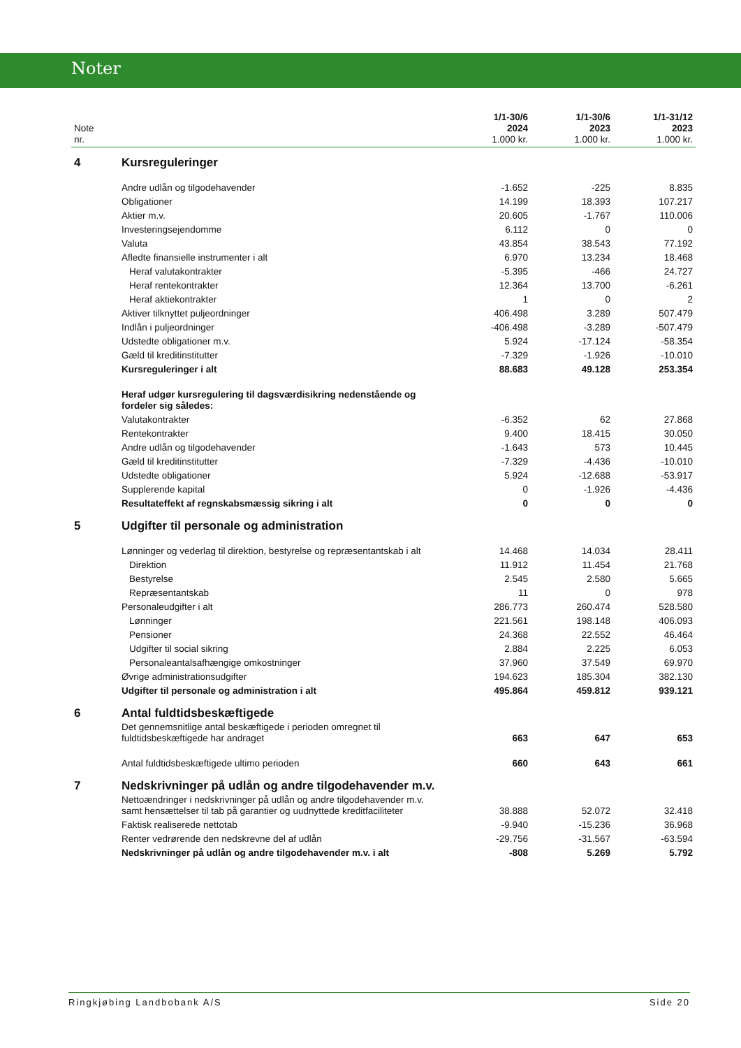Noter
| Note nr. | | 1/1-30/6 2024 1.000 kr. | 1/1-30/6 2023 1.000 kr. | 1/1-31/12 2023 1.000 kr. |
| --- | --- | --- | --- | --- |
| 4 | Kursreguleringer | | | |
| | Andre udlån og tilgodehavender | -1.652 | -225 | 8.835 |
| | Obligationer | 14.199 | 18.393 | 107.217 |
| | Aktier m.v. | 20.605 | -1.767 | 110.006 |
| | Investeringsejendomme | 6.112 | 0 | 0 |
| | Valuta | 43.854 | 38.543 | 77.192 |
| | Afledte finansielle instrumenter i alt | 6.970 | 13.234 | 18.468 |
| | Heraf valutakontrakter | -5.395 | -466 | 24.727 |
| | Heraf rentekontrakter | 12.364 | 13.700 | -6.261 |
| | Heraf aktiekontrakter | 1 | 0 | 2 |
| | Aktiver tilknyttet puljeordninger | 406.498 | 3.289 | 507.479 |
| | Indlån i puljeordninger | -406.498 | -3.289 | -507.479 |
| | Udstedte obligationer m.v. | 5.924 | -17.124 | -58.354 |
| | Gæld til kreditinstitutter | -7.329 | -1.926 | -10.010 |
| | Kursreguleringer i alt | 88.683 | 49.128 | 253.354 |
| | Heraf udgør kursregulering til dagsværdisikring nedenstående og fordeler sig således: | | | |
| | Valutakontrakter | -6.352 | 62 | 27.868 |
| | Rentekontrakter | 9.400 | 18.415 | 30.050 |
| | Andre udlån og tilgodehavender | -1.643 | 573 | 10.445 |
| | Gæld til kreditinstitutter | -7.329 | -4.436 | -10.010 |
| | Udstedte obligationer | 5.924 | -12.688 | -53.917 |
| | Supplerende kapital | 0 | -1.926 | -4.436 |
| | Resultateffekt af regnskabsmæssig sikring i alt | 0 | 0 | 0 |
| 5 | Udgifter til personale og administration | | | |
| | Lønninger og vederlag til direktion, bestyrelse og repræsentantskab i alt | 14.468 | 14.034 | 28.411 |
| | Direktion | 11.912 | 11.454 | 21.768 |
| | Bestyrelse | 2.545 | 2.580 | 5.665 |
| | Repræsentantskab | 11 | 0 | 978 |
| | Personaleudgifter i alt | 286.773 | 260.474 | 528.580 |
| | Lønninger | 221.561 | 198.148 | 406.093 |
| | Pensioner | 24.368 | 22.552 | 46.464 |
| | Udgifter til social sikring | 2.884 | 2.225 | 6.053 |
| | Personaleantalsafhængige omkostninger | 37.960 | 37.549 | 69.970 |
| | Øvrige administrationsudgifter | 194.623 | 185.304 | 382.130 |
| | Udgifter til personale og administration i alt | 495.864 | 459.812 | 939.121 |
| 6 | Antal fuldtidsbeskæftigede | | | |
| | Det gennemsnitlige antal beskæftigede i perioden omregnet til fuldtidsbeskæftigede har andraget | 663 | 647 | 653 |
| | Antal fuldtidsbeskæftigede ultimo perioden | 660 | 643 | 661 |
| 7 | Nedskrivninger på udlån og andre tilgodehavender m.v. | | | |
| | Nettoændringer i nedskrivninger på udlån og andre tilgodehavender m.v. samt hensættelser til tab på garantier og uudnyttede kreditfaciliteter | 38.888 | 52.072 | 32.418 |
| | Faktisk realiserede nettotab | -9.940 | -15.236 | 36.968 |
| | Renter vedrørende den nedskrevne del af udlån | -29.756 | -31.567 | -63.594 |
| | Nedskrivninger på udlån og andre tilgodehavender m.v. i alt | -808 | 5.269 | 5.792 |
Ringkjøbing Landbobank A/S Side 20